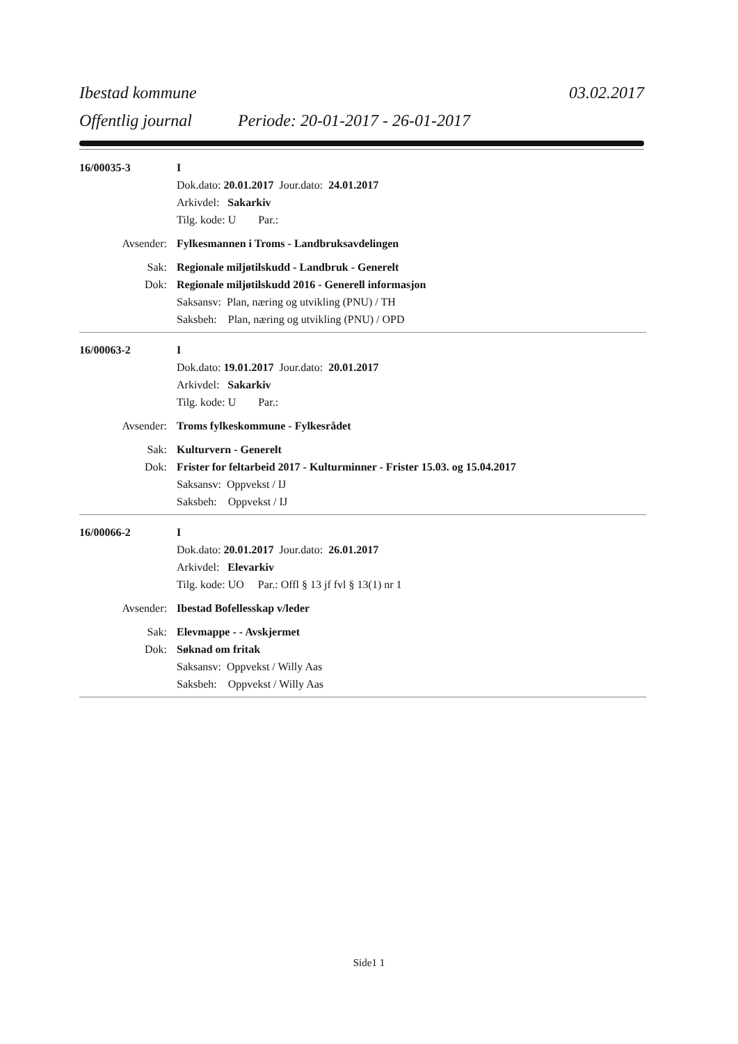Ibestad kommune 03.02.2017
Offentlig journal Periode: 20-01-2017 - 26-01-2017
16/00035-3 I
Dok.dato: 20.01.2017 Jour.dato: 24.01.2017
Arkivdel: Sakarkiv
Tilg. kode: U Par.:
Avsender: Fylkesmannen i Troms - Landbruksavdelingen
Sak: Regionale miljøtilskudd - Landbruk - Generelt
Dok: Regionale miljøtilskudd 2016 - Generell informasjon
Saksansv: Plan, næring og utvikling (PNU) / TH
Saksbeh: Plan, næring og utvikling (PNU) / OPD
16/00063-2 I
Dok.dato: 19.01.2017 Jour.dato: 20.01.2017
Arkivdel: Sakarkiv
Tilg. kode: U Par.:
Avsender: Troms fylkeskommune - Fylkesrådet
Sak: Kulturvern - Generelt
Dok: Frister for feltarbeid 2017 - Kulturminner - Frister 15.03. og 15.04.2017
Saksansv: Oppvekst / IJ
Saksbeh: Oppvekst / IJ
16/00066-2 I
Dok.dato: 20.01.2017 Jour.dato: 26.01.2017
Arkivdel: Elevarkiv
Tilg. kode: UO Par.: Offl § 13 jf fvl § 13(1) nr 1
Avsender: Ibestad Bofellesskap v/leder
Sak: Elevmappe - - Avskjermet
Dok: Søknad om fritak
Saksansv: Oppvekst / Willy Aas
Saksbeh: Oppvekst / Willy Aas
Side1 1